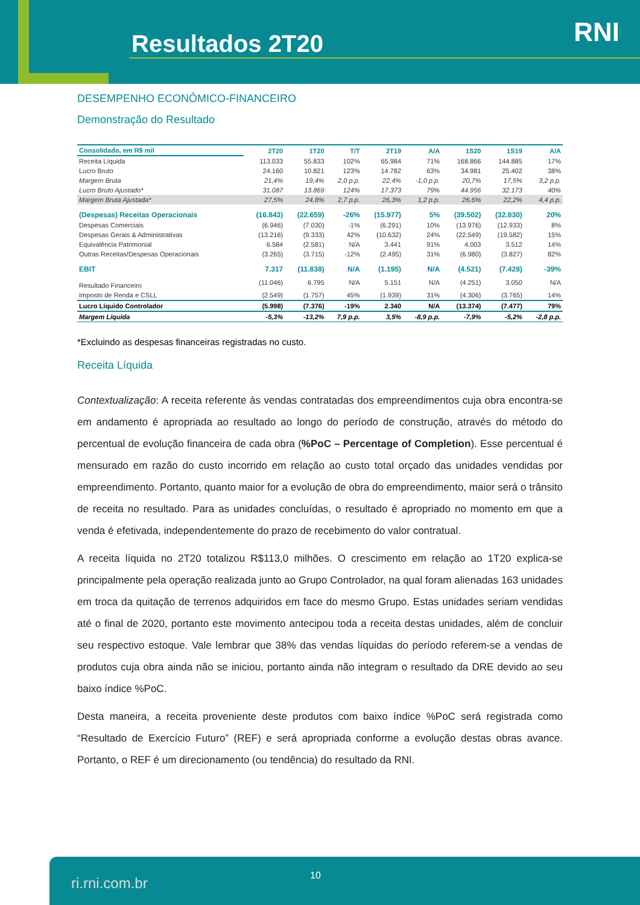Resultados 2T20 RNI
DESEMPENHO ECONÔMICO-FINANCEIRO
Demonstração do Resultado
| Consolidado, em R$ mil | 2T20 | 1T20 | T/T | 2T19 | A/A | 1S20 | 1S19 | A/A |
| --- | --- | --- | --- | --- | --- | --- | --- | --- |
| Receita Líquida | 113.033 | 55.833 | 102% | 65.984 | 71% | 168.866 | 144.885 | 17% |
| Lucro Bruto | 24.160 | 10.821 | 123% | 14.782 | 63% | 34.981 | 25.402 | 38% |
| Margem Bruta | 21,4% | 19,4% | 2,0 p.p. | 22,4% | -1,0 p.p. | 20,7% | 17,5% | 3,2 p.p. |
| Lucro Bruto Ajustado* | 31.087 | 13.869 | 124% | 17.373 | 79% | 44.956 | 32.173 | 40% |
| Margem Bruta Ajustada* | 27,5% | 24,8% | 2,7 p.p. | 26,3% | 1,2 p.p. | 26,6% | 22,2% | 4,4 p.p. |
| (Despesas) Receitas Operacionais | (16.843) | (22.659) | -26% | (15.977) | 5% | (39.502) | (32.830) | 20% |
| Despesas Comerciais | (6.946) | (7.030) | -1% | (6.291) | 10% | (13.976) | (12.933) | 8% |
| Despesas Gerais & Administrativas | (13.216) | (9.333) | 42% | (10.632) | 24% | (22.549) | (19.582) | 15% |
| Equivalência Patrimonial | 6.584 | (2.581) | N/A | 3.441 | 91% | 4.003 | 3.512 | 14% |
| Outras Receitas/Despesas Operacionais | (3.265) | (3.715) | -12% | (2.495) | 31% | (6.980) | (3.827) | 82% |
| EBIT | 7.317 | (11.838) | N/A | (1.195) | N/A | (4.521) | (7.428) | -39% |
| Resultado Financeiro | (11.046) | 6.795 | N/A | 5.151 | N/A | (4.251) | 3.050 | N/A |
| Imposto de Renda e CSLL | (2.549) | (1.757) | 45% | (1.939) | 31% | (4.306) | (3.765) | 14% |
| Lucro Líquido Controlador | (5.998) | (7.376) | -19% | 2.340 | N/A | (13.374) | (7.477) | 79% |
| Margem Líquida | -5,3% | -13,2% | 7,9 p.p. | 3,5% | -8,9 p.p. | -7,9% | -5,2% | -2,8 p.p. |
*Excluindo as despesas financeiras registradas no custo.
Receita Líquida
Contextualização: A receita referente às vendas contratadas dos empreendimentos cuja obra encontra-se em andamento é apropriada ao resultado ao longo do período de construção, através do método do percentual de evolução financeira de cada obra (%PoC – Percentage of Completion). Esse percentual é mensurado em razão do custo incorrido em relação ao custo total orçado das unidades vendidas por empreendimento. Portanto, quanto maior for a evolução de obra do empreendimento, maior será o trânsito de receita no resultado. Para as unidades concluídas, o resultado é apropriado no momento em que a venda é efetivada, independentemente do prazo de recebimento do valor contratual.
A receita líquida no 2T20 totalizou R$113,0 milhões. O crescimento em relação ao 1T20 explica-se principalmente pela operação realizada junto ao Grupo Controlador, na qual foram alienadas 163 unidades em troca da quitação de terrenos adquiridos em face do mesmo Grupo. Estas unidades seriam vendidas até o final de 2020, portanto este movimento antecipou toda a receita destas unidades, além de concluir seu respectivo estoque. Vale lembrar que 38% das vendas líquidas do período referem-se a vendas de produtos cuja obra ainda não se iniciou, portanto ainda não integram o resultado da DRE devido ao seu baixo índice %PoC.
Desta maneira, a receita proveniente deste produtos com baixo índice %PoC será registrada como “Resultado de Exercício Futuro” (REF) e será apropriada conforme a evolução destas obras avance. Portanto, o REF é um direcionamento (ou tendência) do resultado da RNI.
ri.rni.com.br 10